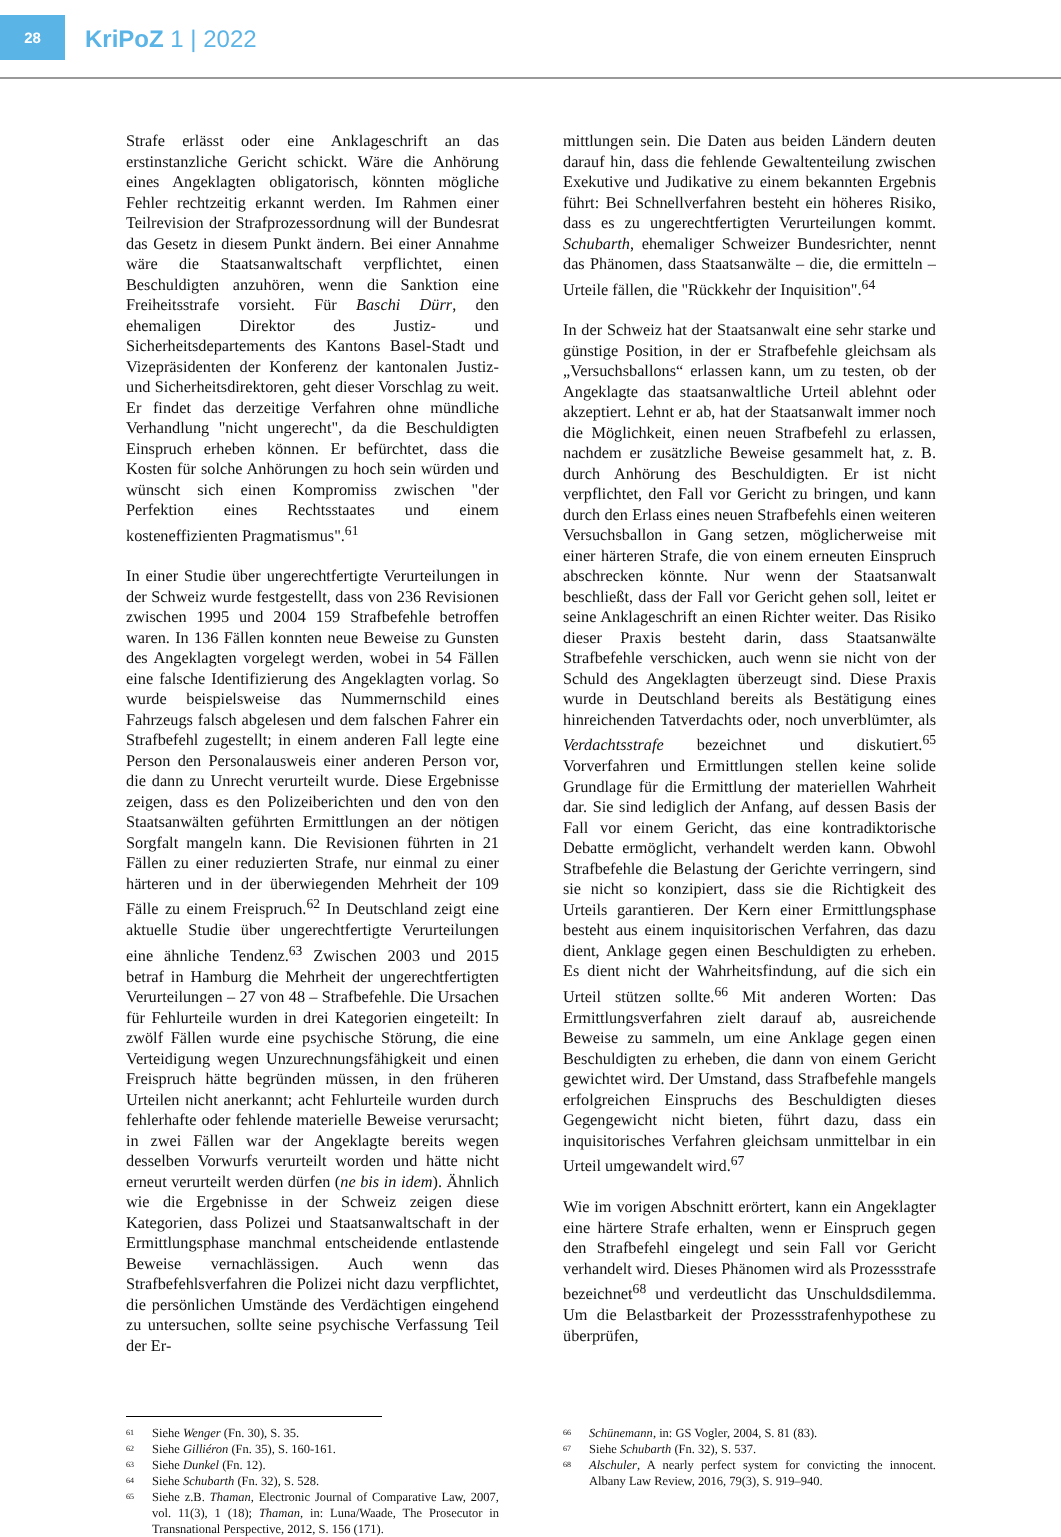28
KriPoZ 1 | 2022
Strafe erlässt oder eine Anklageschrift an das erstinstanzliche Gericht schickt. Wäre die Anhörung eines Angeklagten obligatorisch, könnten mögliche Fehler rechtzeitig erkannt werden. Im Rahmen einer Teilrevision der Strafprozessordnung will der Bundesrat das Gesetz in diesem Punkt ändern. Bei einer Annahme wäre die Staatsanwaltschaft verpflichtet, einen Beschuldigten anzuhören, wenn die Sanktion eine Freiheitsstrafe vorsieht. Für Baschi Dürr, den ehemaligen Direktor des Justiz- und Sicherheitsdepartements des Kantons Basel-Stadt und Vizepräsidenten der Konferenz der kantonalen Justiz- und Sicherheitsdirektoren, geht dieser Vorschlag zu weit. Er findet das derzeitige Verfahren ohne mündliche Verhandlung "nicht ungerecht", da die Beschuldigten Einspruch erheben können. Er befürchtet, dass die Kosten für solche Anhörungen zu hoch sein würden und wünscht sich einen Kompromiss zwischen "der Perfektion eines Rechtsstaates und einem kosteneffizienten Pragmatismus".<sup>61</sup>
In einer Studie über ungerechtfertigte Verurteilungen in der Schweiz wurde festgestellt, dass von 236 Revisionen zwischen 1995 und 2004 159 Strafbefehle betroffen waren. In 136 Fällen konnten neue Beweise zu Gunsten des Angeklagten vorgelegt werden, wobei in 54 Fällen eine falsche Identifizierung des Angeklagten vorlag. So wurde beispielsweise das Nummernschild eines Fahrzeugs falsch abgelesen und dem falschen Fahrer ein Strafbefehl zugestellt; in einem anderen Fall legte eine Person den Personalausweis einer anderen Person vor, die dann zu Unrecht verurteilt wurde. Diese Ergebnisse zeigen, dass es den Polizeiberichten und den von den Staatsanwälten geführten Ermittlungen an der nötigen Sorgfalt mangeln kann. Die Revisionen führten in 21 Fällen zu einer reduzierten Strafe, nur einmal zu einer härteren und in der überwiegenden Mehrheit der 109 Fälle zu einem Freispruch.<sup>62</sup> In Deutschland zeigt eine aktuelle Studie über ungerechtfertigte Verurteilungen eine ähnliche Tendenz.<sup>63</sup> Zwischen 2003 und 2015 betraf in Hamburg die Mehrheit der ungerechtfertigten Verurteilungen – 27 von 48 – Strafbefehle. Die Ursachen für Fehlurteile wurden in drei Kategorien eingeteilt: In zwölf Fällen wurde eine psychische Störung, die eine Verteidigung wegen Unzurechnungsfähigkeit und einen Freispruch hätte begründen müssen, in den früheren Urteilen nicht anerkannt; acht Fehlurteile wurden durch fehlerhafte oder fehlende materielle Beweise verursacht; in zwei Fällen war der Angeklagte bereits wegen desselben Vorwurfs verurteilt worden und hätte nicht erneut verurteilt werden dürfen (ne bis in idem). Ähnlich wie die Ergebnisse in der Schweiz zeigen diese Kategorien, dass Polizei und Staatsanwaltschaft in der Ermittlungsphase manchmal entscheidende entlastende Beweise vernachlässigen. Auch wenn das Strafbefehlsverfahren die Polizei nicht dazu verpflichtet, die persönlichen Umstände des Verdächtigen eingehend zu untersuchen, sollte seine psychische Verfassung Teil der Er-
mittlungen sein. Die Daten aus beiden Ländern deuten darauf hin, dass die fehlende Gewaltenteilung zwischen Exekutive und Judikative zu einem bekannten Ergebnis führt: Bei Schnellverfahren besteht ein höheres Risiko, dass es zu ungerechtfertigten Verurteilungen kommt. Schubarth, ehemaliger Schweizer Bundesrichter, nennt das Phänomen, dass Staatsanwälte – die, die ermitteln – Urteile fällen, die "Rückkehr der Inquisition".<sup>64</sup>
In der Schweiz hat der Staatsanwalt eine sehr starke und günstige Position, in der er Strafbefehle gleichsam als „Versuchsballons“ erlassen kann, um zu testen, ob der Angeklagte das staatsanwaltliche Urteil ablehnt oder akzeptiert. Lehnt er ab, hat der Staatsanwalt immer noch die Möglichkeit, einen neuen Strafbefehl zu erlassen, nachdem er zusätzliche Beweise gesammelt hat, z. B. durch Anhörung des Beschuldigten. Er ist nicht verpflichtet, den Fall vor Gericht zu bringen, und kann durch den Erlass eines neuen Strafbefehls einen weiteren Versuchsballon in Gang setzen, möglicherweise mit einer härteren Strafe, die von einem erneuten Einspruch abschrecken könnte. Nur wenn der Staatsanwalt beschließt, dass der Fall vor Gericht gehen soll, leitet er seine Anklageschrift an einen Richter weiter. Das Risiko dieser Praxis besteht darin, dass Staatsanwälte Strafbefehle verschicken, auch wenn sie nicht von der Schuld des Angeklagten überzeugt sind. Diese Praxis wurde in Deutschland bereits als Bestätigung eines hinreichenden Tatverdachts oder, noch unverblümter, als Verdachtsstrafe bezeichnet und diskutiert.<sup>65</sup> Vorverfahren und Ermittlungen stellen keine solide Grundlage für die Ermittlung der materiellen Wahrheit dar. Sie sind lediglich der Anfang, auf dessen Basis der Fall vor einem Gericht, das eine kontradiktorische Debatte ermöglicht, verhandelt werden kann. Obwohl Strafbefehle die Belastung der Gerichte verringern, sind sie nicht so konzipiert, dass sie die Richtigkeit des Urteils garantieren. Der Kern einer Ermittlungsphase besteht aus einem inquisitorischen Verfahren, das dazu dient, Anklage gegen einen Beschuldigten zu erheben. Es dient nicht der Wahrheitsfindung, auf die sich ein Urteil stützen sollte.<sup>66</sup> Mit anderen Worten: Das Ermittlungsverfahren zielt darauf ab, ausreichende Beweise zu sammeln, um eine Anklage gegen einen Beschuldigten zu erheben, die dann von einem Gericht gewichtet wird. Der Umstand, dass Strafbefehle mangels erfolgreichen Einspruchs des Beschuldigten dieses Gegengewicht nicht bieten, führt dazu, dass ein inquisitorisches Verfahren gleichsam unmittelbar in ein Urteil umgewandelt wird.<sup>67</sup>
Wie im vorigen Abschnitt erörtert, kann ein Angeklagter eine härtere Strafe erhalten, wenn er Einspruch gegen den Strafbefehl eingelegt und sein Fall vor Gericht verhandelt wird. Dieses Phänomen wird als Prozessstrafe bezeichnet<sup>68</sup> und verdeutlicht das Unschuldsdilemma. Um die Belastbarkeit der Prozessstrafenhypothese zu überprüfen,
<sup>61</sup> Siehe Wenger (Fn. 30), S. 35.
<sup>62</sup> Siehe Gilliéron (Fn. 35), S. 160-161.
<sup>63</sup> Siehe Dunkel (Fn. 12).
<sup>64</sup> Siehe Schubarth (Fn. 32), S. 528.
<sup>65</sup> Siehe z.B. Thaman, Electronic Journal of Comparative Law, 2007, vol. 11(3), 1 (18); Thaman, in: Luna/Waade, The Prosecutor in Transnational Perspective, 2012, S. 156 (171).
<sup>66</sup> Schünemann, in: GS Vogler, 2004, S. 81 (83).
<sup>67</sup> Siehe Schubarth (Fn. 32), S. 537.
<sup>68</sup> Alschuler, A nearly perfect system for convicting the innocent. Albany Law Review, 2016, 79(3), S. 919–940.